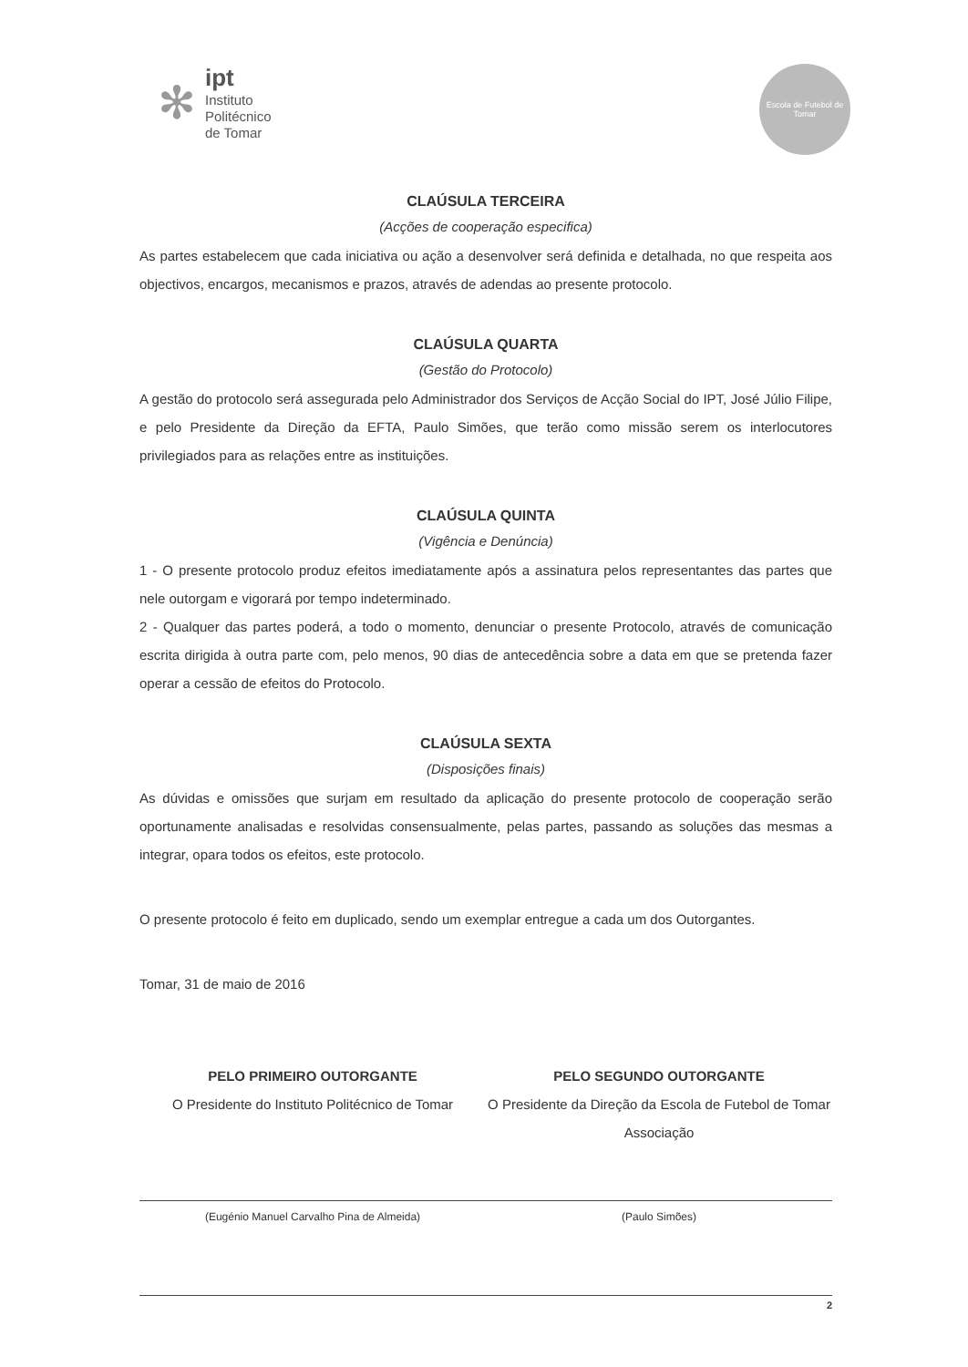✻
ipt
Instituto
Politécnico
de Tomar
Escola de Futebol de Tomar
CLAÚSULA TERCEIRA
(Acções de cooperação especifica)
As partes estabelecem que cada iniciativa ou ação a desenvolver será definida e detalhada, no que respeita aos objectivos, encargos, mecanismos e prazos, através de adendas ao presente protocolo.
CLAÚSULA QUARTA
(Gestão do Protocolo)
A gestão do protocolo será assegurada pelo Administrador dos Serviços de Acção Social do IPT, José Júlio Filipe, e pelo Presidente da Direção da EFTA, Paulo Simões, que terão como missão serem os interlocutores privilegiados para as relações entre as instituições.
CLAÚSULA QUINTA
(Vigência e Denúncia)
1 - O presente protocolo produz efeitos imediatamente após a assinatura pelos representantes das partes que nele outorgam e vigorará por tempo indeterminado.
2 - Qualquer das partes poderá, a todo o momento, denunciar o presente Protocolo, através de comunicação escrita dirigida à outra parte com, pelo menos, 90 dias de antecedência sobre a data em que se pretenda fazer operar a cessão de efeitos do Protocolo.
CLAÚSULA SEXTA
(Disposições finais)
As dúvidas e omissões que surjam em resultado da aplicação do presente protocolo de cooperação serão oportunamente analisadas e resolvidas consensualmente, pelas partes, passando as soluções das mesmas a integrar, opara todos os efeitos, este protocolo.
O presente protocolo é feito em duplicado, sendo um exemplar entregue a cada um dos Outorgantes.
Tomar, 31 de maio de 2016
PELO PRIMEIRO OUTORGANTE
O Presidente do Instituto Politécnico de Tomar
(Eugénio Manuel Carvalho Pina de Almeida)
PELO SEGUNDO OUTORGANTE
O Presidente da Direção da Escola de Futebol de Tomar
Associação
(Paulo Simões)
2